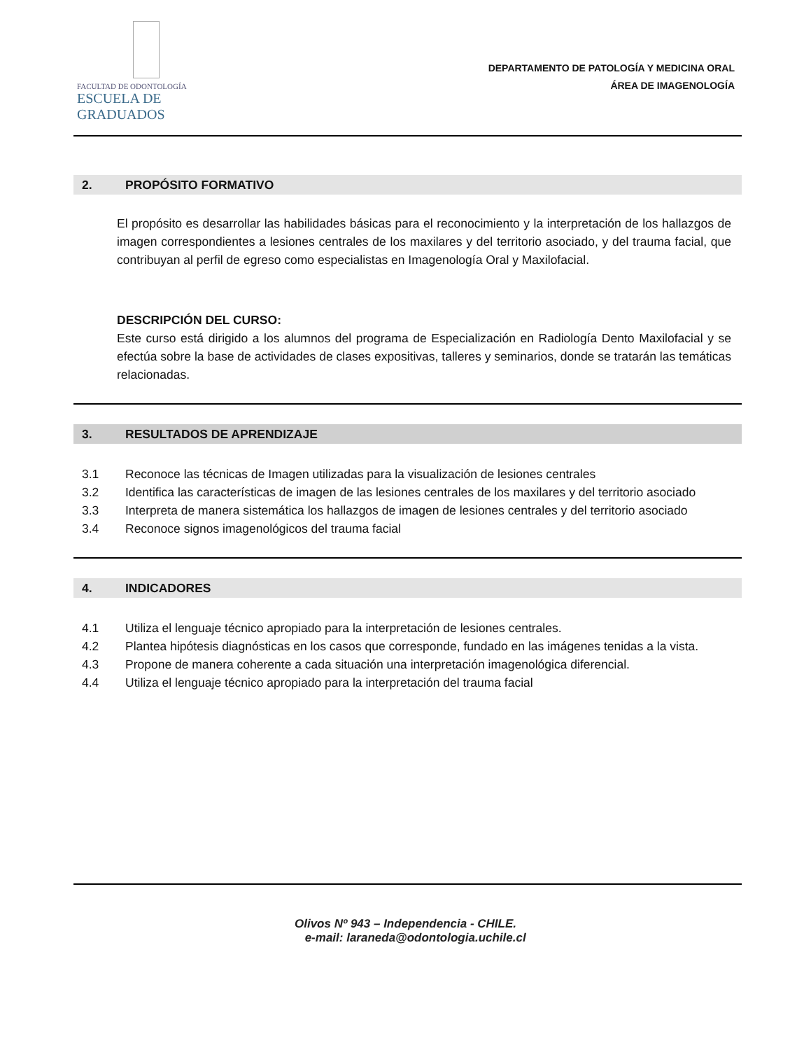FACULTAD DE ODONTOLOGÍA ESCUELA DE GRADUADOS
DEPARTAMENTO DE PATOLOGÍA Y MEDICINA ORAL
ÁREA DE IMAGENOLOGÍA
2. PROPÓSITO FORMATIVO
El propósito es desarrollar las habilidades básicas para el reconocimiento y la interpretación de los hallazgos de imagen correspondientes a lesiones centrales de los maxilares y del territorio asociado, y del trauma facial, que contribuyan al perfil de egreso como especialistas en Imagenología Oral y Maxilofacial.
DESCRIPCIÓN DEL CURSO:
Este curso está dirigido a los alumnos del programa de Especialización en Radiología Dento Maxilofacial y se efectúa sobre la base de actividades de clases expositivas, talleres y seminarios, donde se tratarán las temáticas relacionadas.
3. RESULTADOS DE APRENDIZAJE
3.1 Reconoce las técnicas de Imagen utilizadas para la visualización de lesiones centrales
3.2 Identifica las características de imagen de las lesiones centrales de los maxilares y del territorio asociado
3.3 Interpreta de manera sistemática los hallazgos de imagen de lesiones centrales y del territorio asociado
3.4 Reconoce signos imagenológicos del trauma facial
4. INDICADORES
4.1 Utiliza el lenguaje técnico apropiado para la interpretación de lesiones centrales.
4.2 Plantea hipótesis diagnósticas en los casos que corresponde, fundado en las imágenes tenidas a la vista.
4.3 Propone de manera coherente a cada situación una interpretación imagenológica diferencial.
4.4 Utiliza el lenguaje técnico apropiado para la interpretación del trauma facial
Olivos Nº 943 – Independencia - CHILE.
e-mail: laraneda@odontologia.uchile.cl